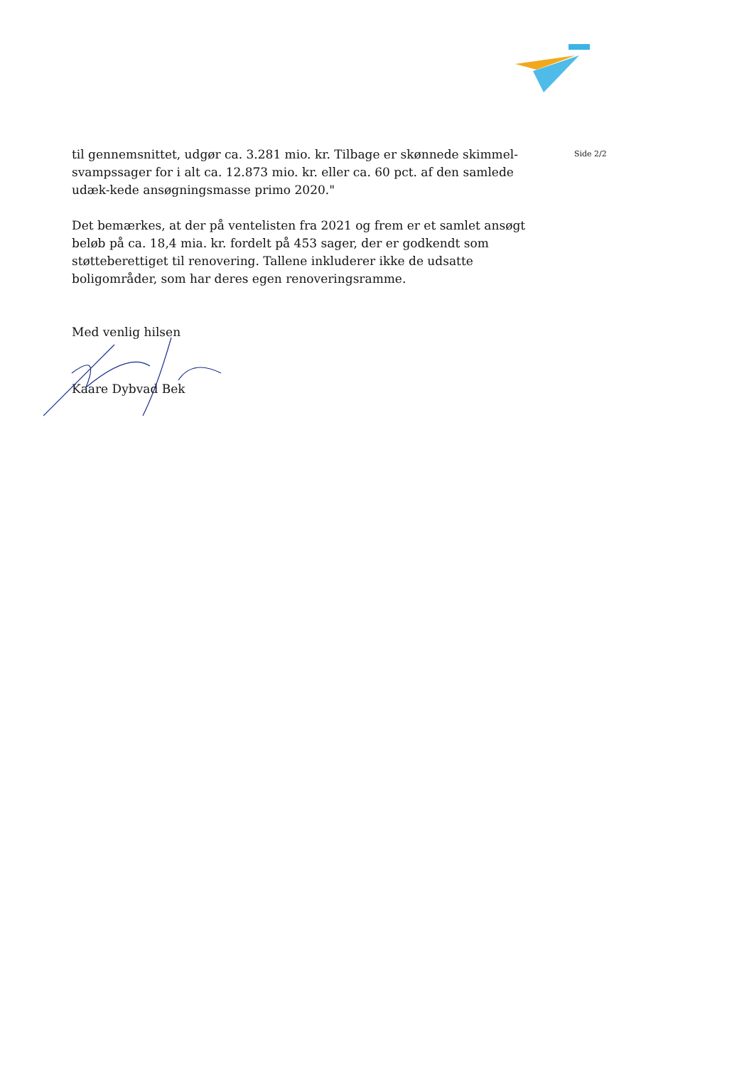Side 2/2
til gennemsnittet, udgør ca. 3.281 mio. kr. Tilbage er skønnede skimmel-svampssager for i alt ca. 12.873 mio. kr. eller ca. 60 pct. af den samlede udæk-kede ansøgningsmasse primo 2020."
Det bemærkes, at der på ventelisten fra 2021 og frem er et samlet ansøgt beløb på ca. 18,4 mia. kr. fordelt på 453 sager, der er godkendt som støtteberettiget til renovering. Tallene inkluderer ikke de udsatte boligområder, som har deres egen renoveringsramme.
Med venlig hilsen
Kaare Dybvad Bek